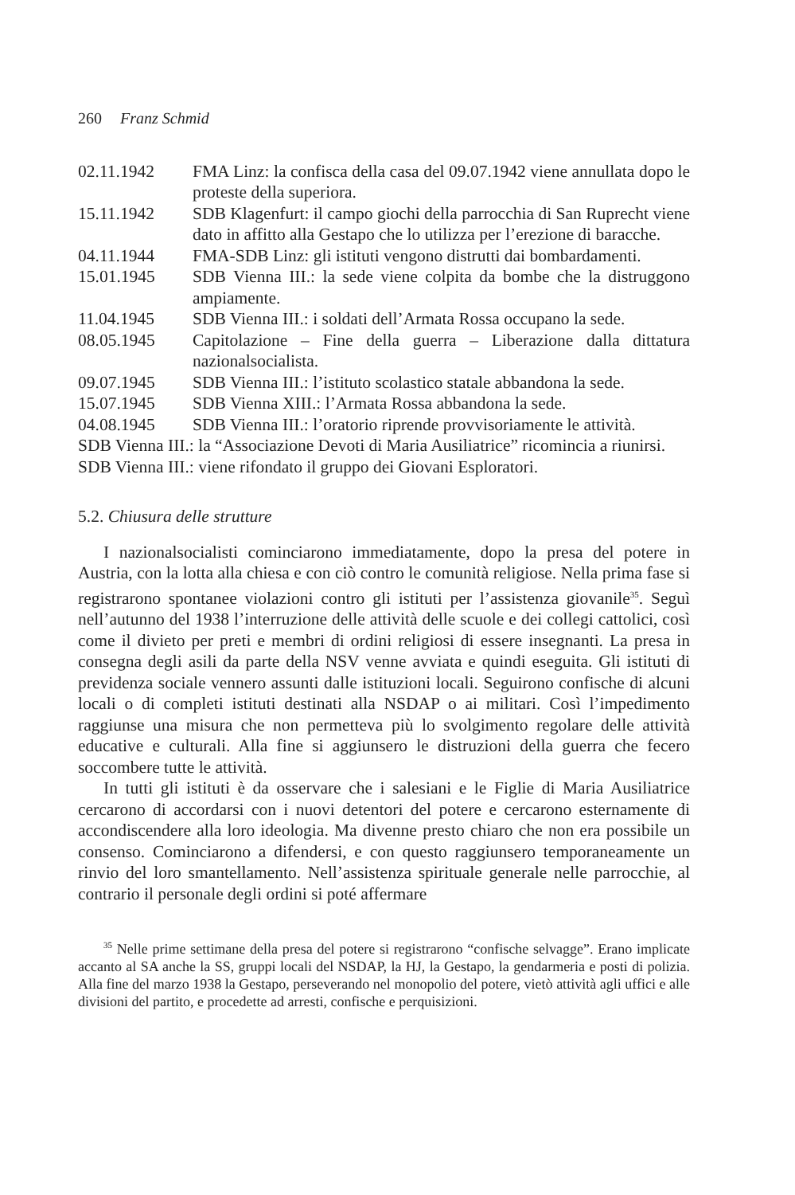260 Franz Schmid
02.11.1942 FMA Linz: la confisca della casa del 09.07.1942 viene annullata dopo le proteste della superiora.
15.11.1942 SDB Klagenfurt: il campo giochi della parrocchia di San Ruprecht viene dato in affitto alla Gestapo che lo utilizza per l’erezione di baracche.
04.11.1944 FMA-SDB Linz: gli istituti vengono distrutti dai bombardamenti.
15.01.1945 SDB Vienna III.: la sede viene colpita da bombe che la distruggono ampiamente.
11.04.1945 SDB Vienna III.: i soldati dell’Armata Rossa occupano la sede.
08.05.1945 Capitolazione – Fine della guerra – Liberazione dalla dittatura nazionalsocialista.
09.07.1945 SDB Vienna III.: l’istituto scolastico statale abbandona la sede.
15.07.1945 SDB Vienna XIII.: l’Armata Rossa abbandona la sede.
04.08.1945 SDB Vienna III.: l’oratorio riprende provvisoriamente le attività.
SDB Vienna III.: la “Associazione Devoti di Maria Ausiliatrice” ricomincia a riunirsi.
SDB Vienna III.: viene rifondato il gruppo dei Giovani Esploratori.
5.2. Chiusura delle strutture
I nazionalsocialisti cominciarono immediatamente, dopo la presa del potere in Austria, con la lotta alla chiesa e con ciò contro le comunità religiose. Nella prima fase si registrarono spontanee violazioni contro gli istituti per l’assistenza giovanile<sup>35</sup>. Seguì nell’autunno del 1938 l’interruzione delle attività delle scuole e dei collegi cattolici, così come il divieto per preti e membri di ordini religiosi di essere insegnanti. La presa in consegna degli asili da parte della NSV venne avviata e quindi eseguita. Gli istituti di previdenza sociale vennero assunti dalle istituzioni locali. Seguirono confische di alcuni locali o di completi istituti destinati alla NSDAP o ai militari. Così l’impedimento raggiunse una misura che non permetteva più lo svolgimento regolare delle attività educative e culturali. Alla fine si aggiunsero le distruzioni della guerra che fecero soccombere tutte le attività.
In tutti gli istituti è da osservare che i salesiani e le Figlie di Maria Ausiliatrice cercarono di accordarsi con i nuovi detentori del potere e cercarono esternamente di accondiscendere alla loro ideologia. Ma divenne presto chiaro che non era possibile un consenso. Cominciarono a difendersi, e con questo raggiunsero temporaneamente un rinvio del loro smantellamento. Nell’assistenza spirituale generale nelle parrocchie, al contrario il personale degli ordini si poté affermare
<sup>35</sup> Nelle prime settimane della presa del potere si registrarono “confische selvagge”. Erano implicate accanto al SA anche la SS, gruppi locali del NSDAP, la HJ, la Gestapo, la gendarmeria e posti di polizia. Alla fine del marzo 1938 la Gestapo, perseverando nel monopolio del potere, vietò attività agli uffici e alle divisioni del partito, e procedette ad arresti, confische e perquisizioni.